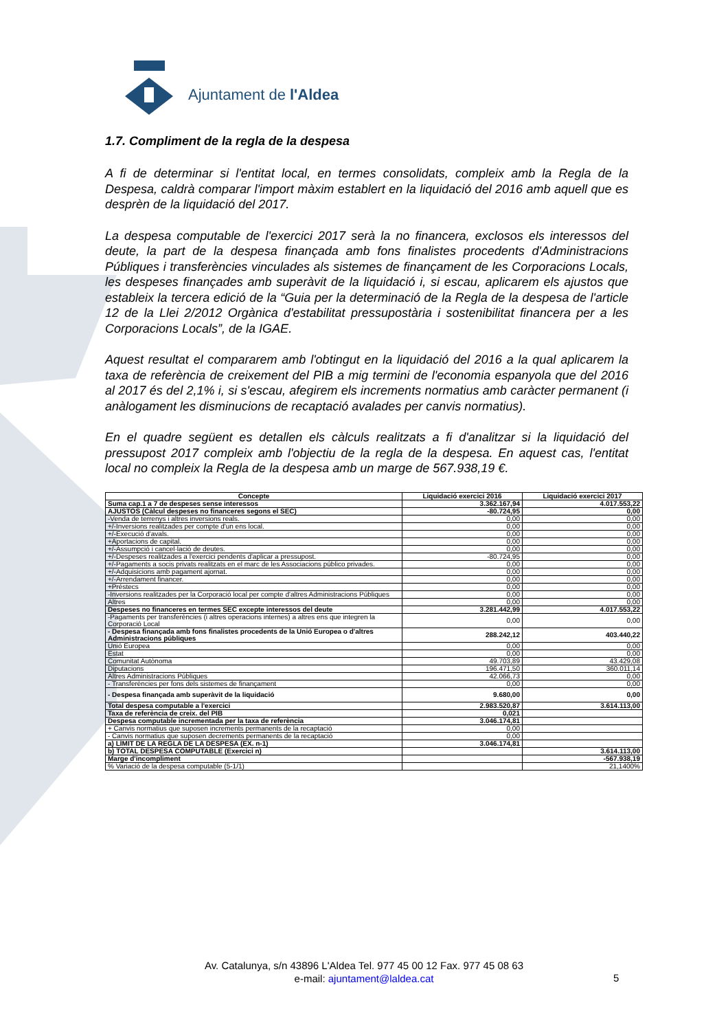Ajuntament de l'Aldea
1.7. Compliment de la regla de la despesa
A fi de determinar si l'entitat local, en termes consolidats, compleix amb la Regla de la Despesa, caldrà comparar l'import màxim establert en la liquidació del 2016 amb aquell que es desprèn de la liquidació del 2017.
La despesa computable de l'exercici 2017 serà la no financera, exclosos els interessos del deute, la part de la despesa finançada amb fons finalistes procedents d'Administracions Públiques i transferències vinculades als sistemes de finançament de les Corporacions Locals, les despeses finançades amb superàvit de la liquidació i, si escau, aplicarem els ajustos que estableix la tercera edició de la “Guia per la determinació de la Regla de la despesa de l'article 12 de la Llei 2/2012 Orgànica d'estabilitat pressupostària i sostenibilitat financera per a les Corporacions Locals”, de la IGAE.
Aquest resultat el compararem amb l'obtingut en la liquidació del 2016 a la qual aplicarem la taxa de referència de creixement del PIB a mig termini de l'economia espanyola que del 2016 al 2017 és del 2,1% i, si s'escau, afegirem els increments normatius amb caràcter permanent (i anàlogament les disminucions de recaptació avalades per canvis normatius).
En el quadre següent es detallen els càlculs realitzats a fi d'analitzar si la liquidació del pressupost 2017 compleix amb l'objectiu de la regla de la despesa. En aquest cas, l'entitat local no compleix la Regla de la despesa amb un marge de 567.938,19 €.
| Concepte | Liquidació exercici 2016 | Liquidació exercici 2017 |
| --- | --- | --- |
| Suma cap.1 a 7 de despeses sense interessos | 3.362.167,94 | 4.017.553,22 |
| AJUSTOS (Càlcul despeses no financeres segons el SEC) | -80.724,95 | 0,00 |
| -Venda de terrenys i altres inversions reals. | 0,00 | 0,00 |
| +/-Inversions realitzades per compte d'un ens local. | 0,00 | 0,00 |
| +/-Execució d'avals. | 0,00 | 0,00 |
| +Aportacions de capital. | 0,00 | 0,00 |
| +/-Assumpció i cancel·lació de deutes. | 0,00 | 0,00 |
| +/-Despeses realitzades a l'exercici pendents d'aplicar a pressupost. | -80.724,95 | 0,00 |
| +/-Pagaments a socis privats realitzats en el marc de les Associacions público privades. | 0,00 | 0,00 |
| +/-Adquisicions amb pagament ajornat. | 0,00 | 0,00 |
| +/-Arrendament financer. | 0,00 | 0,00 |
| +Préstecs | 0,00 | 0,00 |
| -Inversions realitzades per la Corporació local per compte d'altres Administracions Públiques | 0,00 | 0,00 |
| Altres | 0,00 | 0,00 |
| Despeses no financeres en termes SEC excepte interessos del deute | 3.281.442,99 | 4.017.553,22 |
| -Pagaments per transferències (i altres operacions internes) a altres ens que integren la Corporació Local | 0,00 | 0,00 |
| - Despesa finançada amb fons finalistes procedents de la Unió Europea o d'altres Administracions públiques | 288.242,12 | 403.440,22 |
| Unió Europea | 0,00 | 0,00 |
| Estat | 0,00 | 0,00 |
| Comunitat Autònoma | 49.703,89 | 43.429,08 |
| Diputacions | 196.471,50 | 360.011,14 |
| Altres Administracions Públiques | 42.066,73 | 0,00 |
| - Transferències per fons dels sistemes de finançament | 0,00 | 0,00 |
| - Despesa finançada amb superàvit de la liquidació | 9.680,00 | 0,00 |
| Total despesa computable a l'exercici | 2.983.520,87 | 3.614.113,00 |
| Taxa de referència de creix. del PIB | 0,021 | |
| Despesa computable incrementada per la taxa de referència | 3.046.174,81 | |
| + Canvis normatius que suposen increments permanents de la recaptació | 0,00 | |
| - Canvis normatius que suposen decrements permanents de la recaptació | 0,00 | |
| a) LÍMIT DE LA REGLA DE LA DESPESA (EX. n-1) | 3.046.174,81 | |
| b) TOTAL DESPESA COMPUTABLE (Exercici n) | | 3.614.113,00 |
| Marge d'incompliment | | -567.938,19 |
| % Variació de la despesa computable (5-1/1) | | 21,1400% |
Av. Catalunya, s/n 43896 L'Aldea Tel. 977 45 00 12 Fax. 977 45 08 63
e-mail: ajuntament@laldea.cat
5